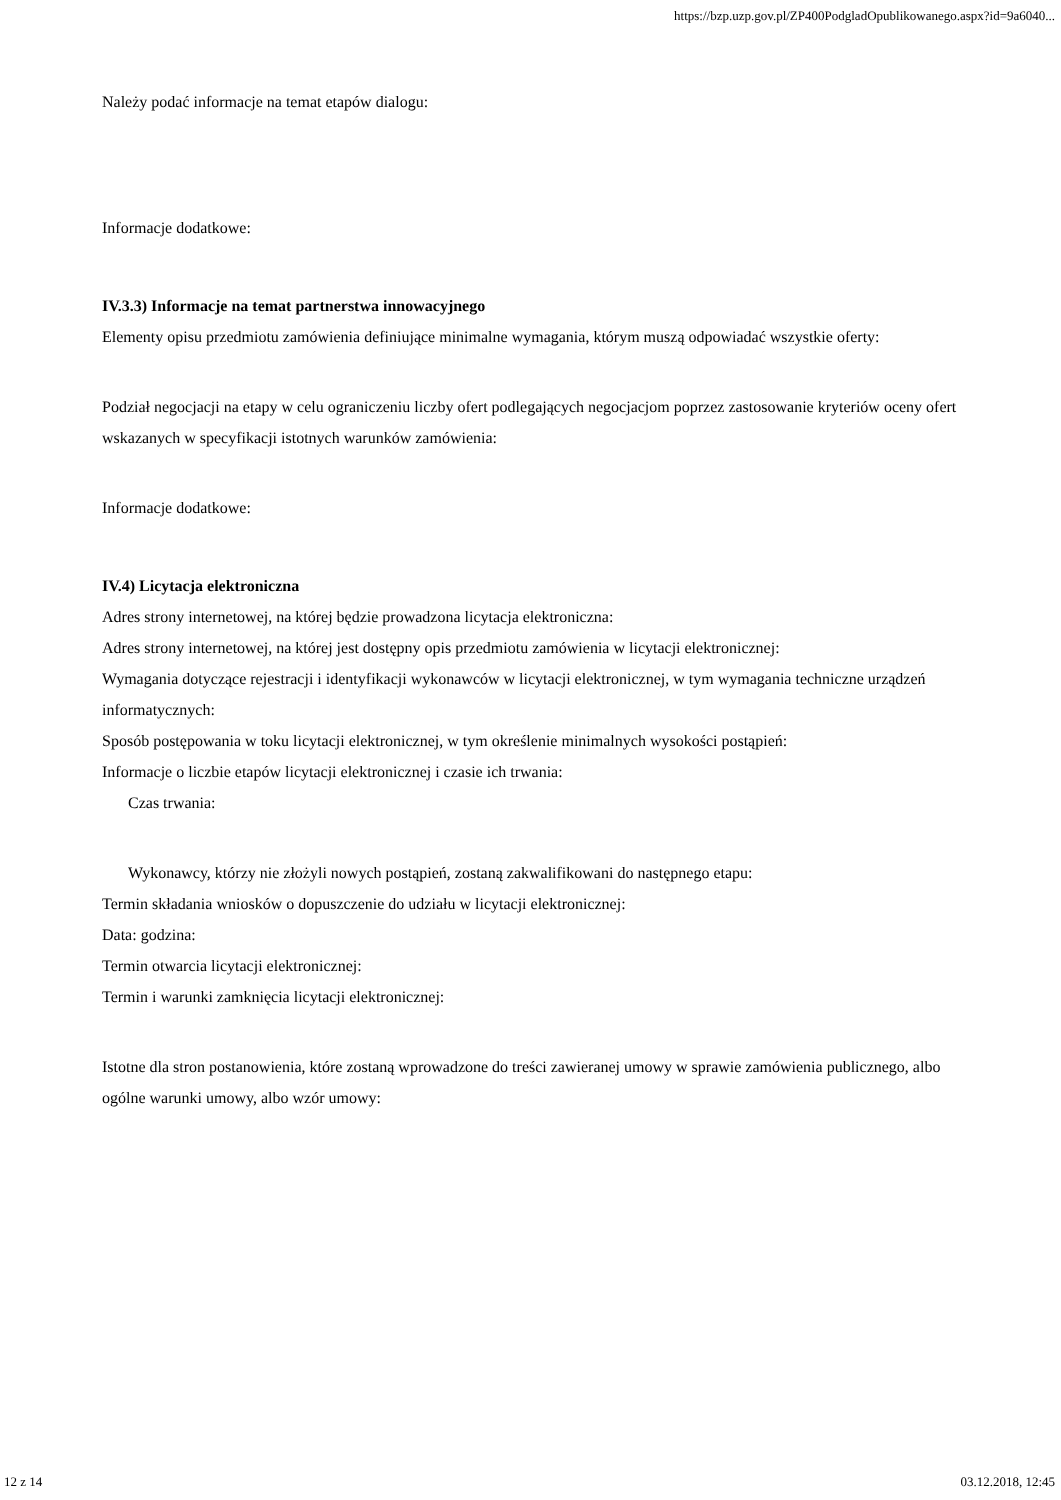https://bzp.uzp.gov.pl/ZP400PodgladOpublikowanego.aspx?id=9a6040...
Należy podać informacje na temat etapów dialogu:
Informacje dodatkowe:
IV.3.3) Informacje na temat partnerstwa innowacyjnego
Elementy opisu przedmiotu zamówienia definiujące minimalne wymagania, którym muszą odpowiadać wszystkie oferty:
Podział negocjacji na etapy w celu ograniczeniu liczby ofert podlegających negocjacjom poprzez zastosowanie kryteriów oceny ofert wskazanych w specyfikacji istotnych warunków zamówienia:
Informacje dodatkowe:
IV.4) Licytacja elektroniczna
Adres strony internetowej, na której będzie prowadzona licytacja elektroniczna:
Adres strony internetowej, na której jest dostępny opis przedmiotu zamówienia w licytacji elektronicznej:
Wymagania dotyczące rejestracji i identyfikacji wykonawców w licytacji elektronicznej, w tym wymagania techniczne urządzeń informatycznych:
Sposób postępowania w toku licytacji elektronicznej, w tym określenie minimalnych wysokości postąpień:
Informacje o liczbie etapów licytacji elektronicznej i czasie ich trwania:
Czas trwania:
Wykonawcy, którzy nie złożyli nowych postąpień, zostaną zakwalifikowani do następnego etapu:
Termin składania wniosków o dopuszczenie do udziału w licytacji elektronicznej:
Data: godzina:
Termin otwarcia licytacji elektronicznej:
Termin i warunki zamknięcia licytacji elektronicznej:
Istotne dla stron postanowienia, które zostaną wprowadzone do treści zawieranej umowy w sprawie zamówienia publicznego, albo ogólne warunki umowy, albo wzór umowy:
12 z 14 03.12.2018, 12:45